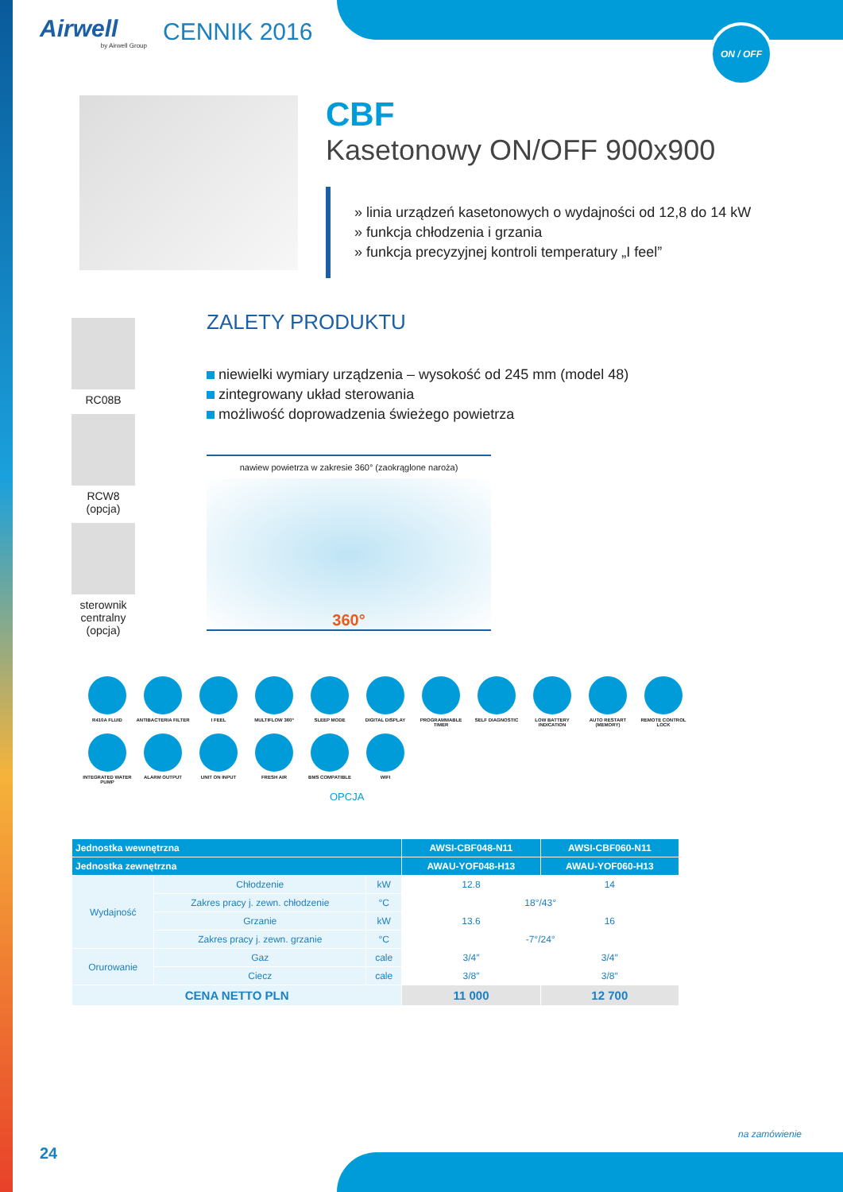ON / OFF
Airwell
by Airwell Group
CENNIK 2016
CBF
Kasetonowy ON/OFF 900x900
» linia urządzeń kasetonowych o wydajności od 12,8 do 14 kW
» funkcja chłodzenia i grzania
» funkcja precyzyjnej kontroli temperatury „I feel”
RC08B
RCW8
(opcja)
sterownik
centralny
(opcja)
ZALETY PRODUKTU
niewielki wymiary urządzenia – wysokość od 245 mm (model 48)
zintegrowany układ sterowania
możliwość doprowadzenia świeżego powietrza
nawiew powietrza w zakresie 360° (zaokrąglone naroża)
360°
R410A FLUID
ANTIBACTERIA FILTER
I FEEL
MULTIFLOW 360°
SLEEP MODE
DIGITAL DISPLAY
PROGRAMMABLE TIMER
SELF DIAGNOSTIC
LOW BATTERY INDICATION
AUTO RESTART (MEMORY)
REMOTE CONTROL LOCK
INTEGRATED WATER PUMP
ALARM OUTPUT
UNIT ON INPUT
FRESH AIR
BMS COMPATIBLE
WIFI
OPCJA
| Jednostka wewnętrzna | | | | AWSI-CBF048-N11 | AWSI-CBF060-N11 |
| --- | --- | --- | --- | --- | --- |
| Jednostka zewnętrzna | | | | AWAU-YOF048-H13 | AWAU-YOF060-H13 |
| Wydajność | Chłodzenie | | kW | 12.8 | 14 |
| | Zakres pracy j. zewn. chłodzenie | | °C | 18°/43° | |
| | Grzanie | | kW | 13.6 | 16 |
| | Zakres pracy j. zewn. grzanie | | °C | -7°/24° | |
| Orurowanie | Gaz | cale | | 3/4″ | 3/4″ |
| | Ciecz | cale | | 3/8″ | 3/8″ |
| CENA NETTO PLN | | | | 11 000 | 12 700 |
na zamówienie
24